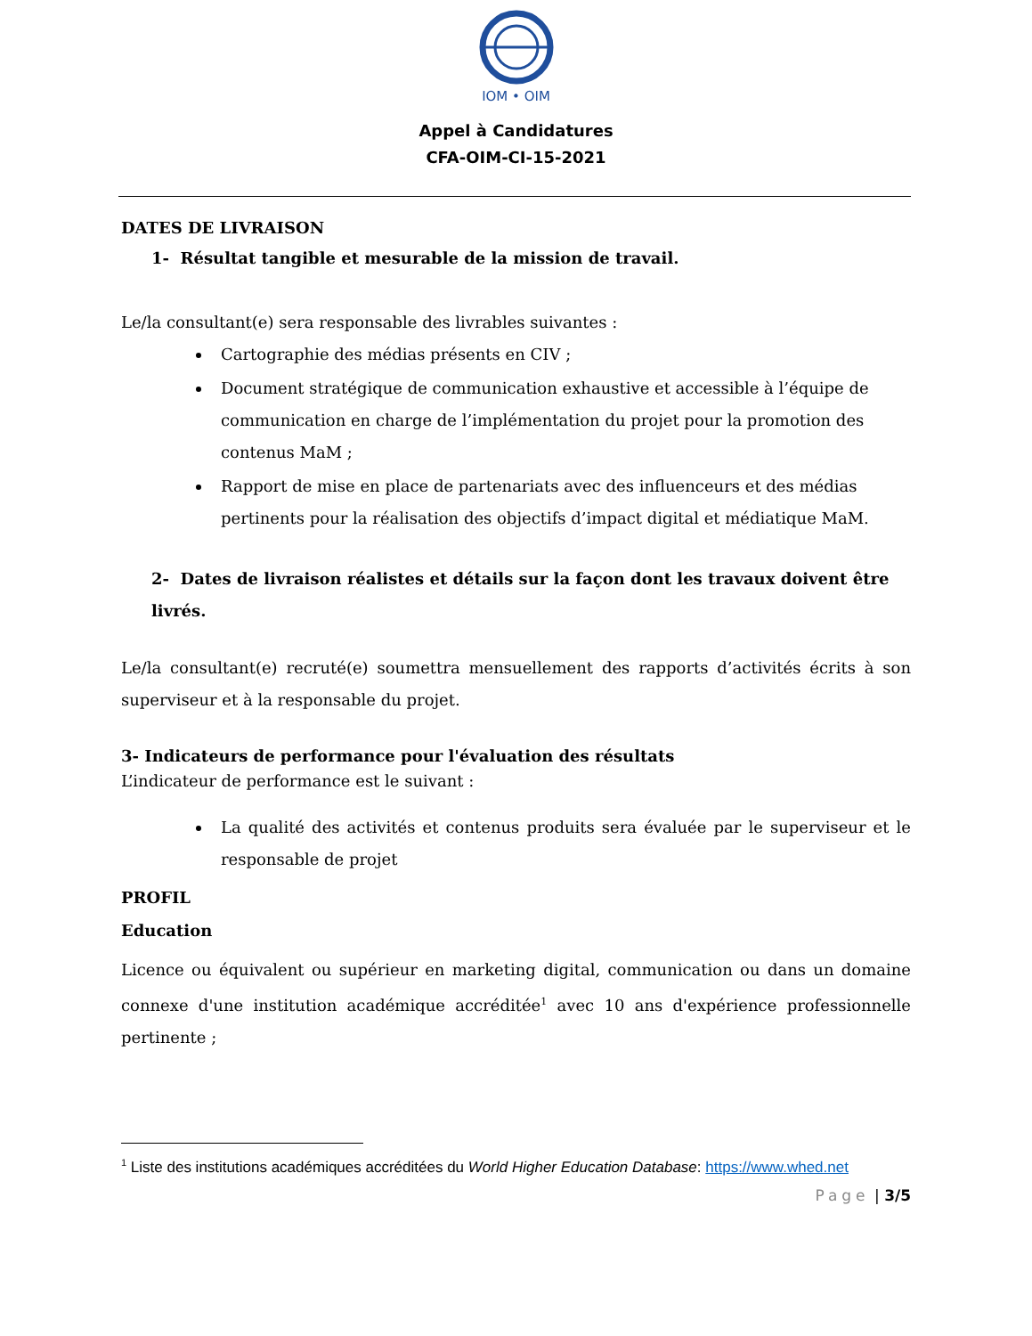IOM • OIM
Appel à Candidatures
CFA-OIM-CI-15-2021
DATES DE LIVRAISON
1- Résultat tangible et mesurable de la mission de travail.
Le/la consultant(e) sera responsable des livrables suivantes :
Cartographie des médias présents en CIV ;
Document stratégique de communication exhaustive et accessible à l’équipe de communication en charge de l’implémentation du projet pour la promotion des contenus MaM ;
Rapport de mise en place de partenariats avec des influenceurs et des médias pertinents pour la réalisation des objectifs d’impact digital et médiatique MaM.
2- Dates de livraison réalistes et détails sur la façon dont les travaux doivent être livrés.
Le/la consultant(e) recruté(e) soumettra mensuellement des rapports d’activités écrits à son superviseur et à la responsable du projet.
3- Indicateurs de performance pour l'évaluation des résultats
L’indicateur de performance est le suivant :
La qualité des activités et contenus produits sera évaluée par le superviseur et le responsable de projet
PROFIL
Education
Licence ou équivalent ou supérieur en marketing digital, communication ou dans un domaine connexe d'une institution académique accréditée<sup>1</sup> avec 10 ans d'expérience professionnelle pertinente ;
<sup>1</sup> Liste des institutions académiques accréditées du World Higher Education Database: https://www.whed.net
Page | 3/5